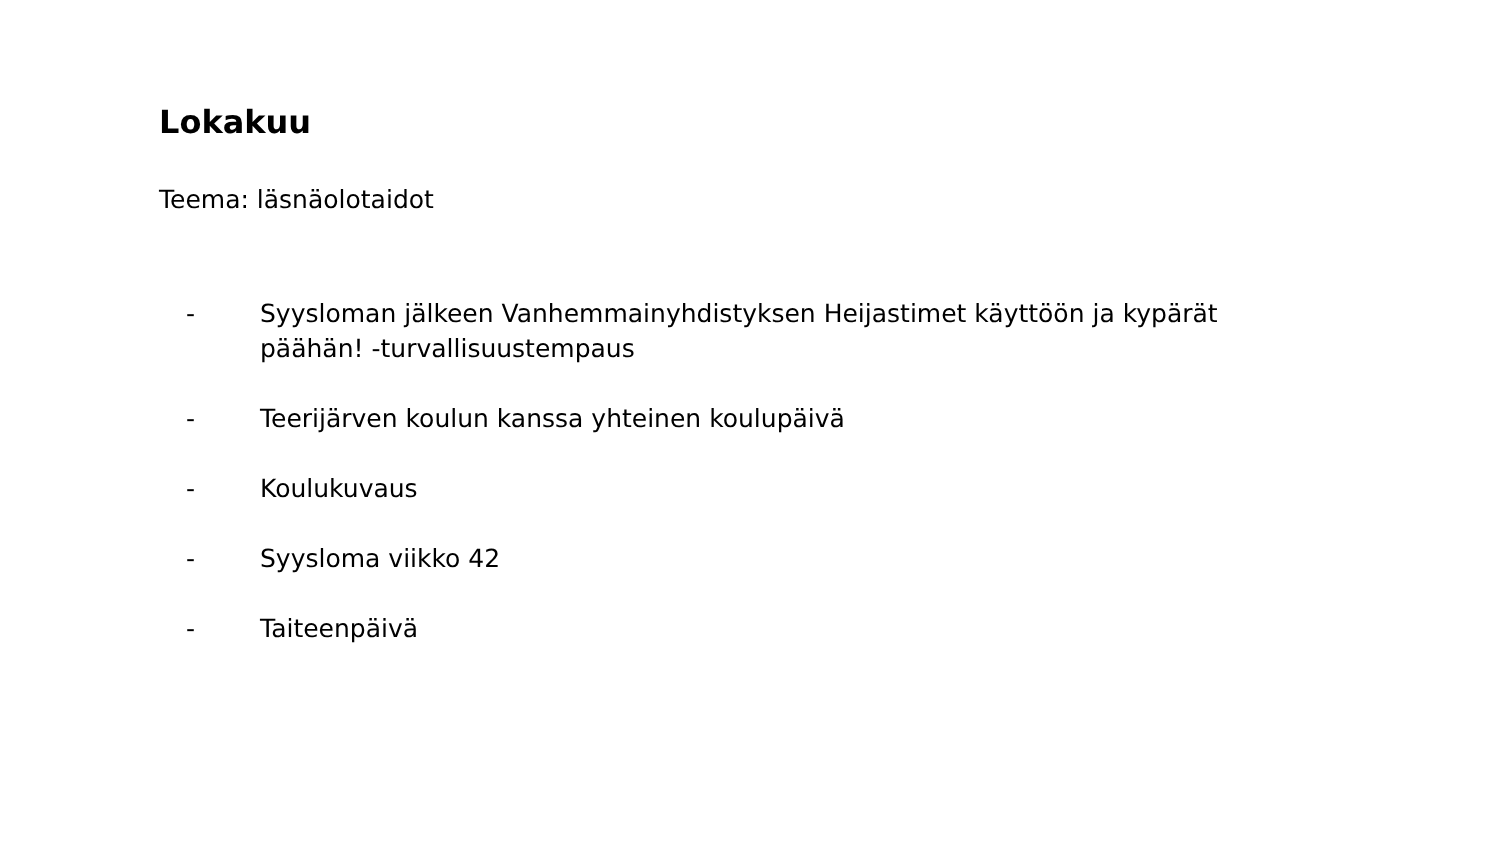Lokakuu
Teema: läsnäolotaidot
- Syysloman jälkeen Vanhemmainyhdistyksen Heijastimet käyttöön ja kypärät päähän! -turvallisuustempaus
- Teerijärven koulun kanssa yhteinen koulupäivä
- Koulukuvaus
- Syysloma viikko 42
- Taiteenpäivä